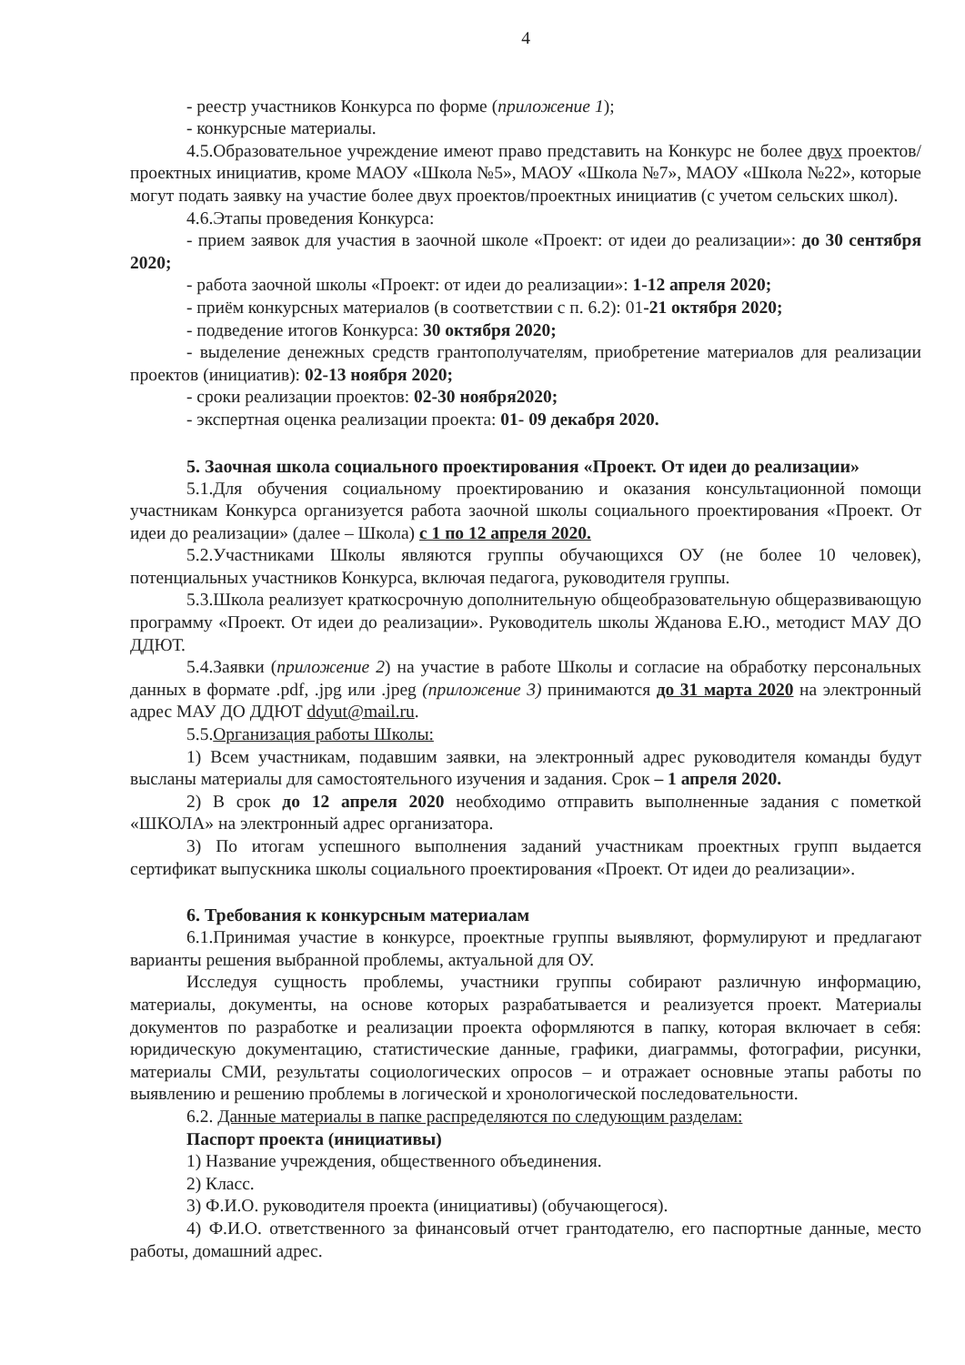4
- реестр участников Конкурса по форме (приложение 1);
- конкурсные материалы.
4.5.Образовательное учреждение имеют право представить на Конкурс не более двух проектов/проектных инициатив, кроме МАОУ «Школа №5», МАОУ «Школа №7», МАОУ «Школа №22», которые могут подать заявку на участие более двух проектов/проектных инициатив (с учетом сельских школ).
4.6.Этапы проведения Конкурса:
- прием заявок для участия в заочной школе «Проект: от идеи до реализации»: до 30 сентября 2020;
- работа заочной школы «Проект: от идеи до реализации»: 1-12 апреля 2020;
- приём конкурсных материалов (в соответствии с п. 6.2): 01-21 октября 2020;
- подведение итогов Конкурса: 30 октября 2020;
- выделение денежных средств грантополучателям, приобретение материалов для реализации проектов (инициатив): 02-13 ноября 2020;
- сроки реализации проектов: 02-30 ноября2020;
- экспертная оценка реализации проекта: 01- 09 декабря 2020.
5. Заочная школа социального проектирования «Проект. От идеи до реализации»
5.1.Для обучения социальному проектированию и оказания консультационной помощи участникам Конкурса организуется работа заочной школы социального проектирования «Проект. От идеи до реализации» (далее – Школа) с 1 по 12 апреля 2020.
5.2.Участниками Школы являются группы обучающихся ОУ (не более 10 человек), потенциальных участников Конкурса, включая педагога, руководителя группы.
5.3.Школа реализует краткосрочную дополнительную общеобразовательную общеразвивающую программу «Проект. От идеи до реализации». Руководитель школы Жданова Е.Ю., методист МАУ ДО ДДЮТ.
5.4.Заявки (приложение 2) на участие в работе Школы и согласие на обработку персональных данных в формате .pdf, .jpg или .jpeg (приложение 3) принимаются до 31 марта 2020 на электронный адрес МАУ ДО ДДЮТ ddyut@mail.ru.
5.5.Организация работы Школы:
1) Всем участникам, подавшим заявки, на электронный адрес руководителя команды будут высланы материалы для самостоятельного изучения и задания. Срок – 1 апреля 2020.
2) В срок до 12 апреля 2020 необходимо отправить выполненные задания с пометкой «ШКОЛА» на электронный адрес организатора.
3) По итогам успешного выполнения заданий участникам проектных групп выдается сертификат выпускника школы социального проектирования «Проект. От идеи до реализации».
6. Требования к конкурсным материалам
6.1.Принимая участие в конкурсе, проектные группы выявляют, формулируют и предлагают варианты решения выбранной проблемы, актуальной для ОУ.
Исследуя сущность проблемы, участники группы собирают различную информацию, материалы, документы, на основе которых разрабатывается и реализуется проект. Материалы документов по разработке и реализации проекта оформляются в папку, которая включает в себя: юридическую документацию, статистические данные, графики, диаграммы, фотографии, рисунки, материалы СМИ, результаты социологических опросов – и отражает основные этапы работы по выявлению и решению проблемы в логической и хронологической последовательности.
6.2. Данные материалы в папке распределяются по следующим разделам:
Паспорт проекта (инициативы)
1) Название учреждения, общественного объединения.
2) Класс.
3) Ф.И.О. руководителя проекта (инициативы) (обучающегося).
4) Ф.И.О. ответственного за финансовый отчет грантодателю, его паспортные данные, место работы, домашний адрес.